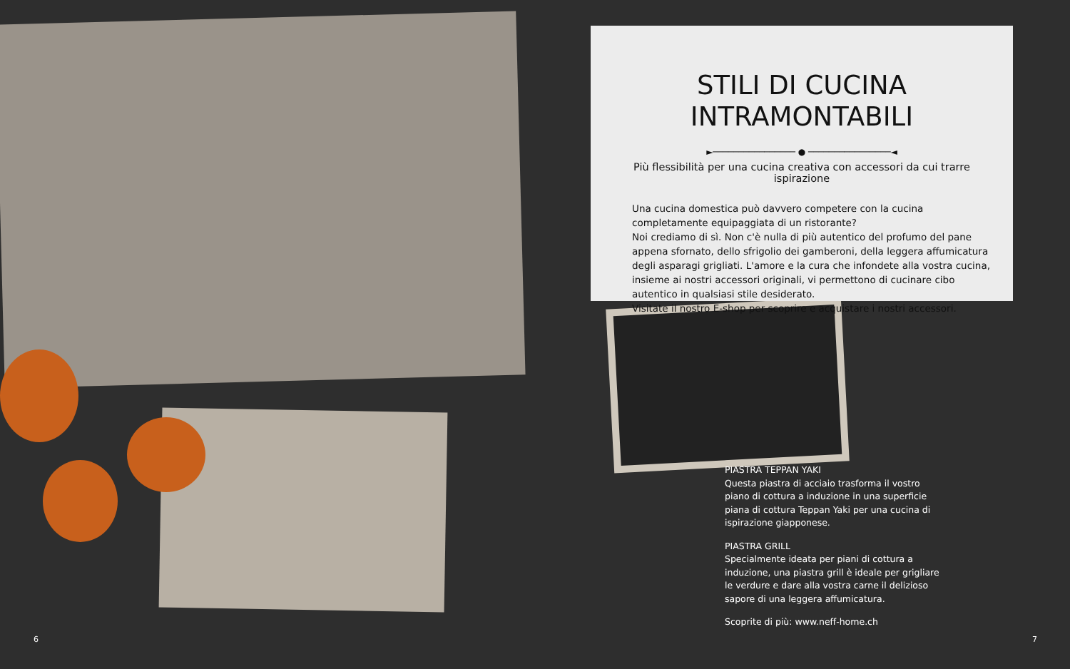STILI DI CUCINA
INTRAMONTABILI
►──────────────── ● ────────────────◄
Più flessibilità per una cucina creativa con accessori da cui trarre ispirazione
Una cucina domestica può davvero competere con la cucina completamente equipaggiata di un ristorante?
Noi crediamo di sì. Non c'è nulla di più autentico del profumo del pane appena sfornato, dello sfrigolio dei gamberoni, della leggera affumicatura degli asparagi grigliati. L'amore e la cura che infondete alla vostra cucina, insieme ai nostri accessori originali, vi permettono di cucinare cibo autentico in qualsiasi stile desiderato.
Visitate il nostro E-shop per scoprire e acquistare i nostri accessori.
PIASTRA TEPPAN YAKI
Questa piastra di acciaio trasforma il vostro piano di cottura a induzione in una superficie piana di cottura Teppan Yaki per una cucina di ispirazione giapponese.
PIASTRA GRILL
Specialmente ideata per piani di cottura a induzione, una piastra grill è ideale per grigliare le verdure e dare alla vostra carne il delizioso sapore di una leggera affumicatura.
Scoprite di più: www.neff-home.ch
6 7